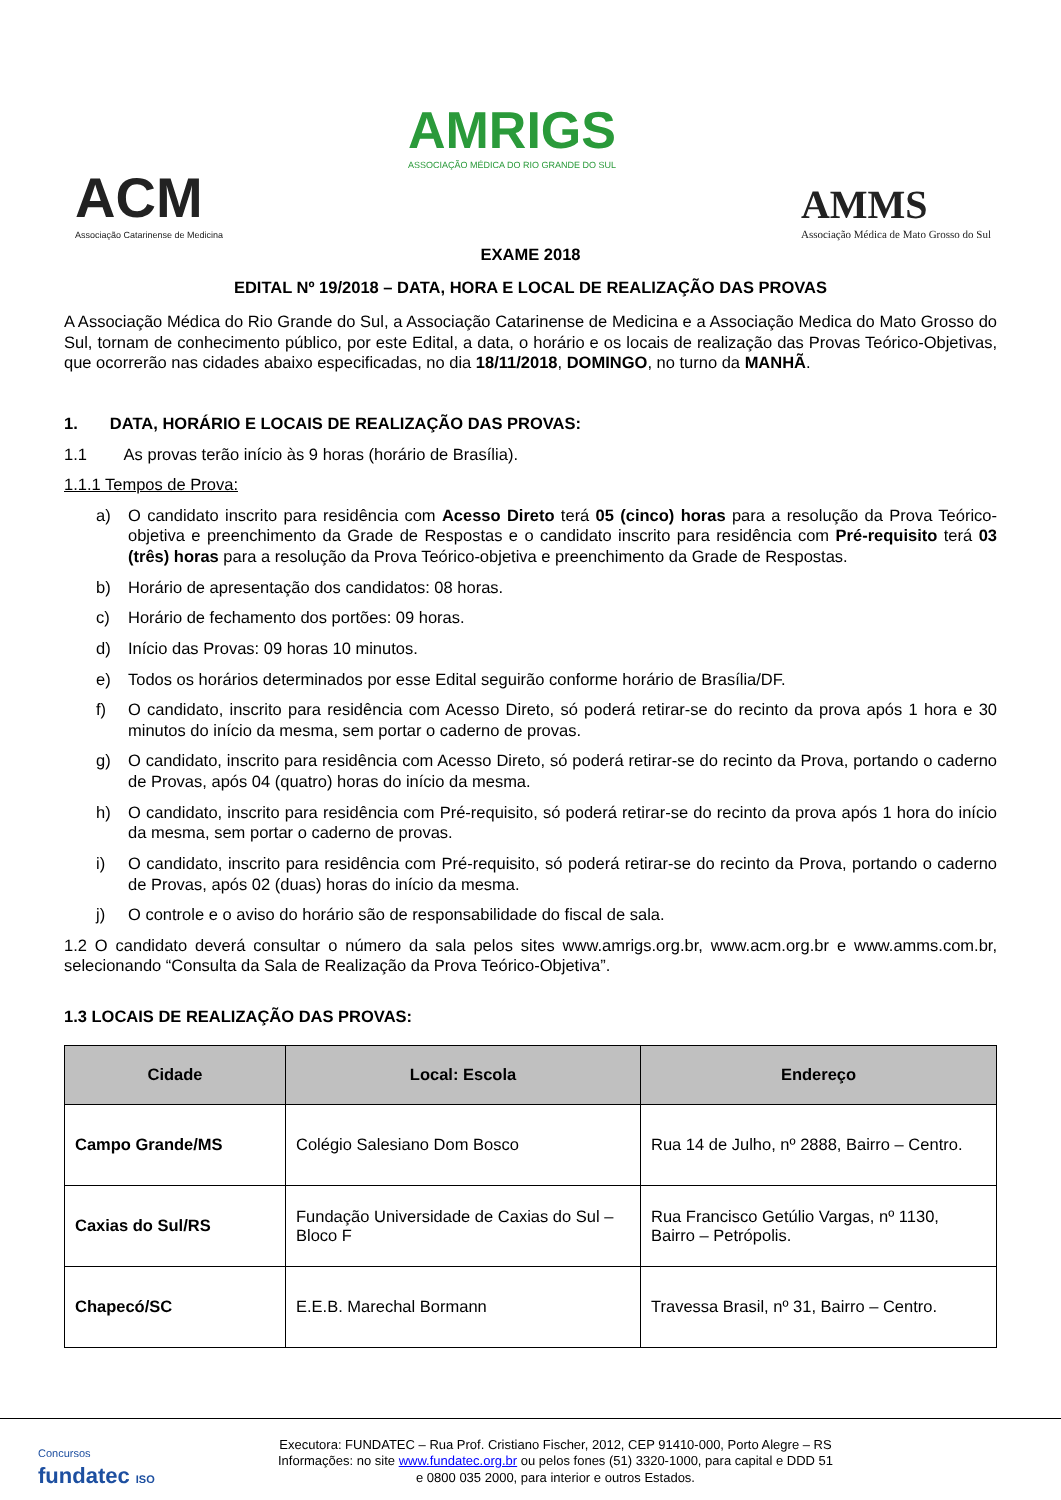ACM
Associação Catarinense de Medicina
AMRIGS
ASSOCIAÇÃO MÉDICA DO RIO GRANDE DO SUL
AMMS
Associação Médica de Mato Grosso do Sul
EXAME 2018
EDITAL Nº 19/2018 – DATA, HORA E LOCAL DE REALIZAÇÃO DAS PROVAS
A Associação Médica do Rio Grande do Sul, a Associação Catarinense de Medicina e a Associação Medica do Mato Grosso do Sul, tornam de conhecimento público, por este Edital, a data, o horário e os locais de realização das Provas Teórico-Objetivas, que ocorrerão nas cidades abaixo especificadas, no dia 18/11/2018, DOMINGO, no turno da MANHÃ.
1. DATA, HORÁRIO E LOCAIS DE REALIZAÇÃO DAS PROVAS:
1.1 As provas terão início às 9 horas (horário de Brasília).
1.1.1 Tempos de Prova:
a) O candidato inscrito para residência com Acesso Direto terá 05 (cinco) horas para a resolução da Prova Teórico-objetiva e preenchimento da Grade de Respostas e o candidato inscrito para residência com Pré-requisito terá 03 (três) horas para a resolução da Prova Teórico-objetiva e preenchimento da Grade de Respostas.
b) Horário de apresentação dos candidatos: 08 horas.
c) Horário de fechamento dos portões: 09 horas.
d) Início das Provas: 09 horas 10 minutos.
e) Todos os horários determinados por esse Edital seguirão conforme horário de Brasília/DF.
f) O candidato, inscrito para residência com Acesso Direto, só poderá retirar-se do recinto da prova após 1 hora e 30 minutos do início da mesma, sem portar o caderno de provas.
g) O candidato, inscrito para residência com Acesso Direto, só poderá retirar-se do recinto da Prova, portando o caderno de Provas, após 04 (quatro) horas do início da mesma.
h) O candidato, inscrito para residência com Pré-requisito, só poderá retirar-se do recinto da prova após 1 hora do início da mesma, sem portar o caderno de provas.
i) O candidato, inscrito para residência com Pré-requisito, só poderá retirar-se do recinto da Prova, portando o caderno de Provas, após 02 (duas) horas do início da mesma.
j) O controle e o aviso do horário são de responsabilidade do fiscal de sala.
1.2 O candidato deverá consultar o número da sala pelos sites www.amrigs.org.br, www.acm.org.br e www.amms.com.br, selecionando “Consulta da Sala de Realização da Prova Teórico-Objetiva”.
1.3 LOCAIS DE REALIZAÇÃO DAS PROVAS:
| Cidade | Local: Escola | Endereço |
| --- | --- | --- |
| Campo Grande/MS | Colégio Salesiano Dom Bosco | Rua 14 de Julho, nº 2888, Bairro – Centro. |
| Caxias do Sul/RS | Fundação Universidade de Caxias do Sul – Bloco F | Rua Francisco Getúlio Vargas, nº 1130, Bairro – Petrópolis. |
| Chapecó/SC | E.E.B. Marechal Bormann | Travessa Brasil, nº 31, Bairro – Centro. |
Concursos
fundatec ISO
Executora: FUNDATEC – Rua Prof. Cristiano Fischer, 2012, CEP 91410-000, Porto Alegre – RS
Informações: no site www.fundatec.org.br ou pelos fones (51) 3320-1000, para capital e DDD 51
e 0800 035 2000, para interior e outros Estados.